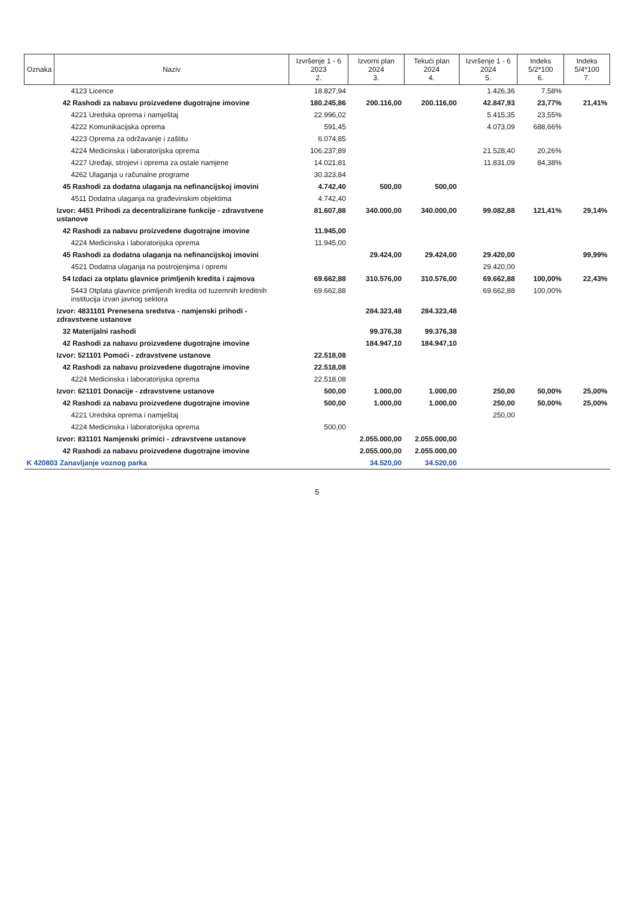| Oznaka | Naziv | Izvršenje 1 - 6 2023 2. | Izvorni plan 2024 3. | Tekući plan 2024 4. | Izvršenje 1 - 6 2024 5. | Indeks 5/2*100 6. | Indeks 5/4*100 7. |
| --- | --- | --- | --- | --- | --- | --- | --- |
| | 4123 Licence | 18.827,94 | | | 1.426,36 | 7,58% | |
| | 42 Rashodi za nabavu proizvedene dugotrajne imovine | 180.245,86 | 200.116,00 | 200.116,00 | 42.847,93 | 23,77% | 21,41% |
| | 4221 Uredska oprema i namještaj | 22.996,02 | | | 5.415,35 | 23,55% | |
| | 4222 Komunikacijska oprema | 591,45 | | | 4.073,09 | 688,66% | |
| | 4223 Oprema za održavanje i zaštitu | 6.074,85 | | | | | |
| | 4224 Medicinska i laboratorijska oprema | 106.237,89 | | | 21.528,40 | 20,26% | |
| | 4227 Uređaji, strojevi i oprema za ostale namjene | 14.021,81 | | | 11.831,09 | 84,38% | |
| | 4262 Ulaganja u računalne programe | 30.323,84 | | | | | |
| | 45 Rashodi za dodatna ulaganja na nefinancijskoj imovini | 4.742,40 | 500,00 | 500,00 | | | |
| | 4511 Dodatna ulaganja na građevinskim objektima | 4.742,40 | | | | | |
| | Izvor: 4451 Prihodi za decentralizirane funkcije - zdravstvene ustanove | 81.607,88 | 340.000,00 | 340.000,00 | 99.082,88 | 121,41% | 29,14% |
| | 42 Rashodi za nabavu proizvedene dugotrajne imovine | 11.945,00 | | | | | |
| | 4224 Medicinska i laboratorijska oprema | 11.945,00 | | | | | |
| | 45 Rashodi za dodatna ulaganja na nefinancijskoj imovini | | 29.424,00 | 29.424,00 | 29.420,00 | | 99,99% |
| | 4521 Dodatna ulaganja na postrojenjima i opremi | | | | 29.420,00 | | |
| | 54 Izdaci za otplatu glavnice primljenih kredita i zajmova | 69.662,88 | 310.576,00 | 310.576,00 | 69.662,88 | 100,00% | 22,43% |
| | 5443 Otplata glavnice primljenih kredita od tuzemnih kreditnih institucija izvan javnog sektora | 69.662,88 | | | 69.662,88 | 100,00% | |
| | Izvor: 4831101 Prenesena sredstva - namjenski prihodi - zdravstvene ustanove | | 284.323,48 | 284.323,48 | | | |
| | 32 Materijalni rashodi | | 99.376,38 | 99.376,38 | | | |
| | 42 Rashodi za nabavu proizvedene dugotrajne imovine | | 184.947,10 | 184.947,10 | | | |
| | Izvor: 521101 Pomoći - zdravstvene ustanove | 22.518,08 | | | | | |
| | 42 Rashodi za nabavu proizvedene dugotrajne imovine | 22.518,08 | | | | | |
| | 4224 Medicinska i laboratorijska oprema | 22.518,08 | | | | | |
| | Izvor: 621101 Donacije - zdravstvene ustanove | 500,00 | 1.000,00 | 1.000,00 | 250,00 | 50,00% | 25,00% |
| | 42 Rashodi za nabavu proizvedene dugotrajne imovine | 500,00 | 1.000,00 | 1.000,00 | 250,00 | 50,00% | 25,00% |
| | 4221 Uredska oprema i namještaj | | | | 250,00 | | |
| | 4224 Medicinska i laboratorijska oprema | 500,00 | | | | | |
| | Izvor: 831101 Namjenski primici - zdravstvene ustanove | | 2.055.000,00 | 2.055.000,00 | | | |
| | 42 Rashodi za nabavu proizvedene dugotrajne imovine | | 2.055.000,00 | 2.055.000,00 | | | |
| K 420803 Zanavljanje voznog parka | | | 34.520,00 | 34.520,00 | | | |
5